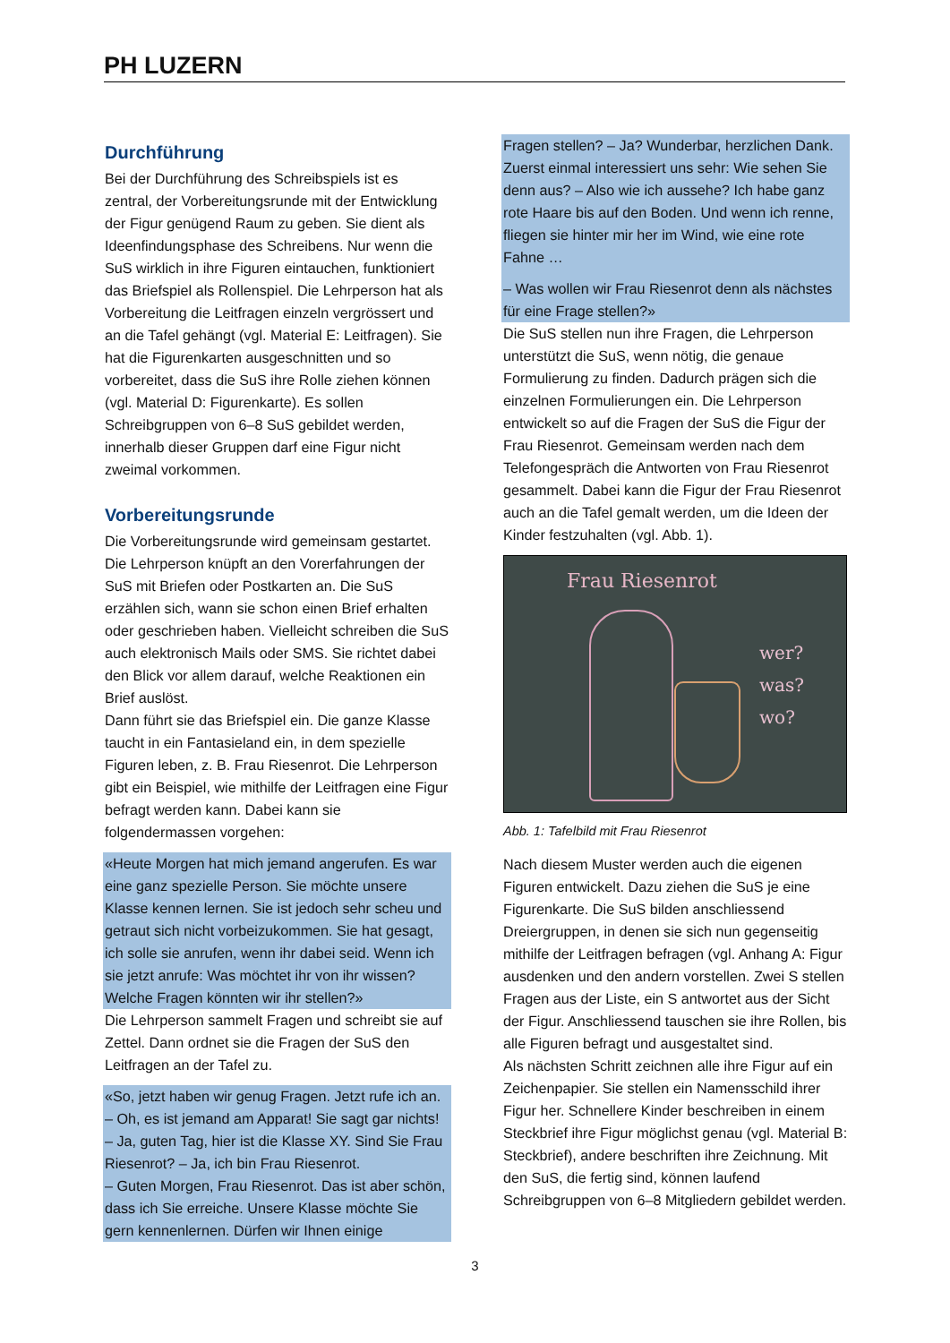PH LUZERN
Durchführung
Bei der Durchführung des Schreibspiels ist es zentral, der Vorbereitungsrunde mit der Entwicklung der Figur genügend Raum zu geben. Sie dient als Ideenfindungsphase des Schreibens. Nur wenn die SuS wirklich in ihre Figuren eintauchen, funktioniert das Briefspiel als Rollenspiel. Die Lehrperson hat als Vorbereitung die Leitfragen einzeln vergrössert und an die Tafel gehängt (vgl. Material E: Leitfragen). Sie hat die Figurenkarten ausgeschnitten und so vorbereitet, dass die SuS ihre Rolle ziehen können (vgl. Material D: Figurenkarte). Es sollen Schreibgruppen von 6–8 SuS gebildet werden, innerhalb dieser Gruppen darf eine Figur nicht zweimal vorkommen.
Vorbereitungsrunde
Die Vorbereitungsrunde wird gemeinsam gestartet. Die Lehrperson knüpft an den Vorerfahrungen der SuS mit Briefen oder Postkarten an. Die SuS erzählen sich, wann sie schon einen Brief erhalten oder geschrieben haben. Vielleicht schreiben die SuS auch elektronisch Mails oder SMS. Sie richtet dabei den Blick vor allem darauf, welche Reaktionen ein Brief auslöst.
Dann führt sie das Briefspiel ein. Die ganze Klasse taucht in ein Fantasieland ein, in dem spezielle Figuren leben, z. B. Frau Riesenrot. Die Lehrperson gibt ein Beispiel, wie mithilfe der Leitfragen eine Figur befragt werden kann. Dabei kann sie folgendermassen vorgehen:
«Heute Morgen hat mich jemand angerufen. Es war eine ganz spezielle Person. Sie möchte unsere Klasse kennen lernen. Sie ist jedoch sehr scheu und getraut sich nicht vorbeizukommen. Sie hat gesagt, ich solle sie anrufen, wenn ihr dabei seid. Wenn ich sie jetzt anrufe: Was möchtet ihr von ihr wissen? Welche Fragen könnten wir ihr stellen?»
Die Lehrperson sammelt Fragen und schreibt sie auf Zettel. Dann ordnet sie die Fragen der SuS den Leitfragen an der Tafel zu.
«So, jetzt haben wir genug Fragen. Jetzt rufe ich an.
– Oh, es ist jemand am Apparat! Sie sagt gar nichts!
– Ja, guten Tag, hier ist die Klasse XY. Sind Sie Frau Riesenrot? – Ja, ich bin Frau Riesenrot.
– Guten Morgen, Frau Riesenrot. Das ist aber schön, dass ich Sie erreiche. Unsere Klasse möchte Sie gern kennenlernen. Dürfen wir Ihnen einige
Fragen stellen? – Ja? Wunderbar, herzlichen Dank. Zuerst einmal interessiert uns sehr: Wie sehen Sie denn aus? – Also wie ich aussehe? Ich habe ganz rote Haare bis auf den Boden. Und wenn ich renne, fliegen sie hinter mir her im Wind, wie eine rote Fahne …
– Was wollen wir Frau Riesenrot denn als nächstes für eine Frage stellen?»
Die SuS stellen nun ihre Fragen, die Lehrperson unterstützt die SuS, wenn nötig, die genaue Formulierung zu finden. Dadurch prägen sich die einzelnen Formulierungen ein. Die Lehrperson entwickelt so auf die Fragen der SuS die Figur der Frau Riesenrot. Gemeinsam werden nach dem Telefongespräch die Antworten von Frau Riesenrot gesammelt. Dabei kann die Figur der Frau Riesenrot auch an die Tafel gemalt werden, um die Ideen der Kinder festzuhalten (vgl. Abb. 1).
Frau Riesenrot
wer?
was?
wo?
Abb. 1: Tafelbild mit Frau Riesenrot
Nach diesem Muster werden auch die eigenen Figuren entwickelt. Dazu ziehen die SuS je eine Figurenkarte. Die SuS bilden anschliessend Dreiergruppen, in denen sie sich nun gegenseitig mithilfe der Leitfragen befragen (vgl. Anhang A: Figur ausdenken und den andern vorstellen. Zwei S stellen Fragen aus der Liste, ein S antwortet aus der Sicht der Figur. Anschliessend tauschen sie ihre Rollen, bis alle Figuren befragt und ausgestaltet sind.
Als nächsten Schritt zeichnen alle ihre Figur auf ein Zeichenpapier. Sie stellen ein Namensschild ihrer Figur her. Schnellere Kinder beschreiben in einem Steckbrief ihre Figur möglichst genau (vgl. Material B: Steckbrief), andere beschriften ihre Zeichnung. Mit den SuS, die fertig sind, können laufend Schreibgruppen von 6–8 Mitgliedern gebildet werden.
3